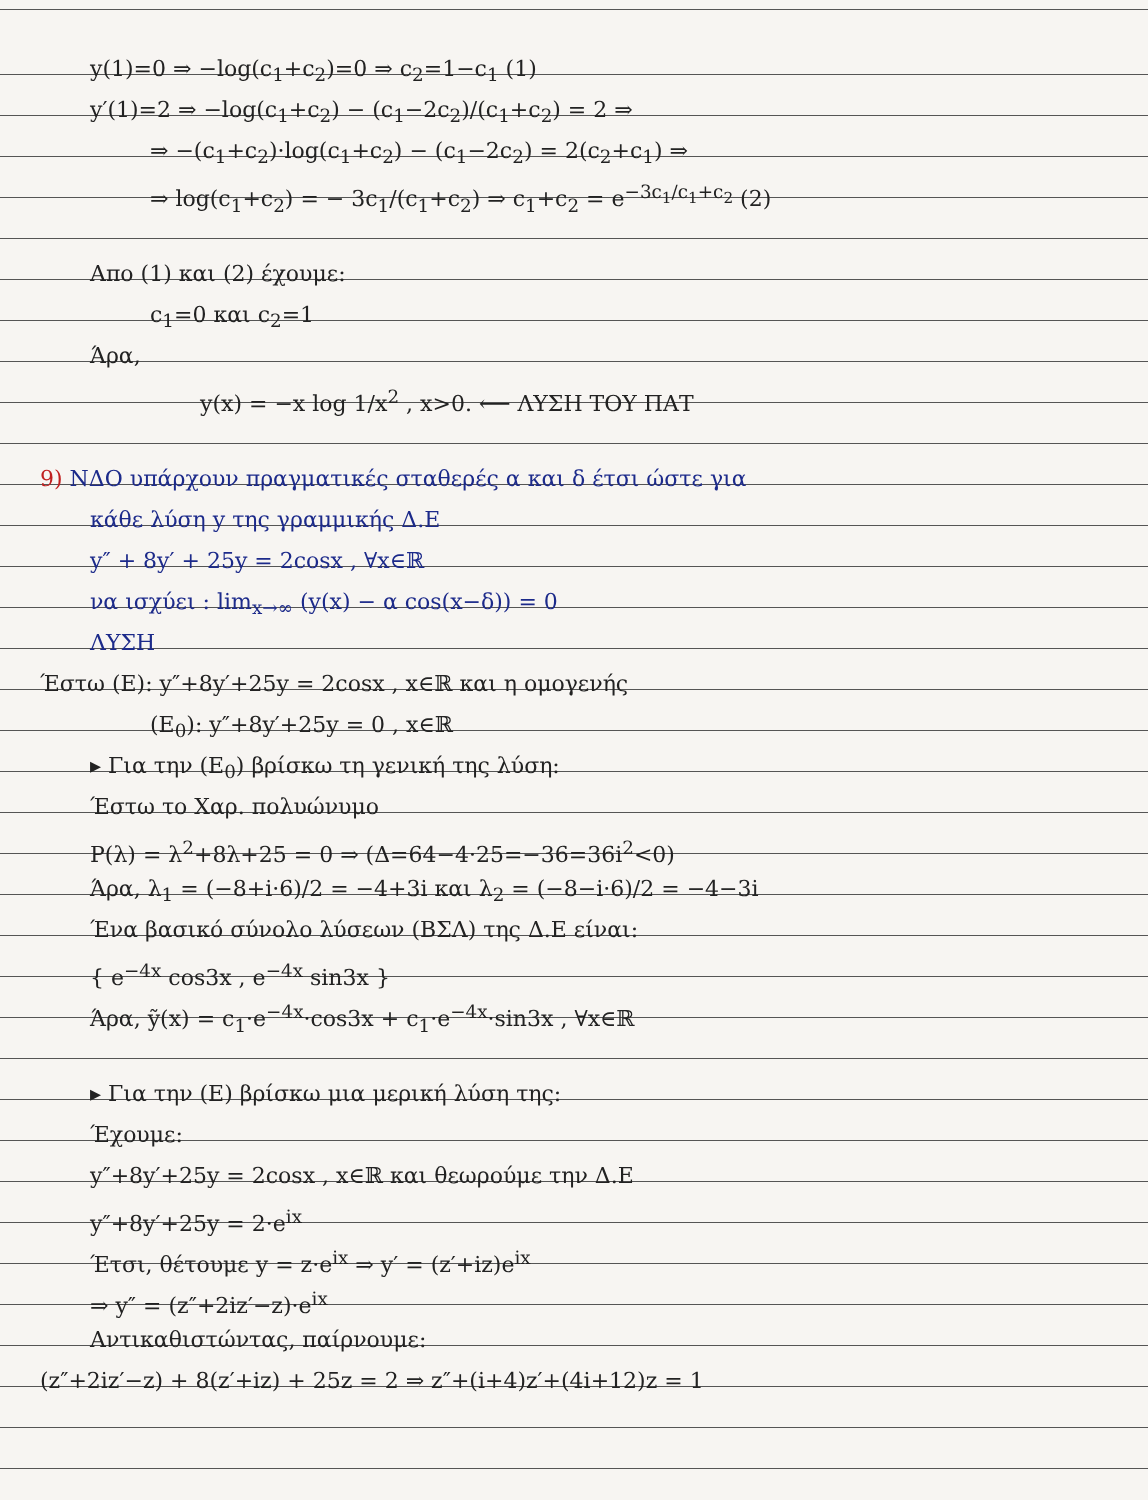y(1)=0 ⇒ −log(c<sub>1</sub>+c<sub>2</sub>)=0 ⇒ c<sub>2</sub>=1−c<sub>1</sub> (1)
y′(1)=2 ⇒ −log(c<sub>1</sub>+c<sub>2</sub>) − (c<sub>1</sub>−2c<sub>2</sub>)/(c<sub>1</sub>+c<sub>2</sub>) = 2 ⇒
⇒ −(c<sub>1</sub>+c<sub>2</sub>)·log(c<sub>1</sub>+c<sub>2</sub>) − (c<sub>1</sub>−2c<sub>2</sub>) = 2(c<sub>2</sub>+c<sub>1</sub>) ⇒
⇒ log(c<sub>1</sub>+c<sub>2</sub>) = − 3c<sub>1</sub>/(c<sub>1</sub>+c<sub>2</sub>) ⇒ c<sub>1</sub>+c<sub>2</sub> = e<sup>−3c<sub>1</sub>/c<sub>1</sub>+c<sub>2</sub></sup> (2)
Απο (1) και (2) έχουμε:
c<sub>1</sub>=0 και c<sub>2</sub>=1
Άρα,
y(x) = −x log 1/x<sup>2</sup> , x>0. ⟵ ΛΥΣΗ ΤΟΥ ΠΑΤ
9) ΝΔΟ υπάρχουν πραγματικές σταθερές α και δ έτσι ώστε για
κάθε λύση y της γραμμικής Δ.Ε
y″ + 8y′ + 25y = 2cosx , ∀x∈ℝ
να ισχύει : lim<sub>x→∞</sub> (y(x) − α cos(x−δ)) = 0
ΛΥΣΗ
Έστω (Ε): y″+8y′+25y = 2cosx , x∈ℝ και η ομογενής
(Ε<sub>0</sub>): y″+8y′+25y = 0 , x∈ℝ
▸ Για την (Ε<sub>0</sub>) βρίσκω τη γενική της λύση:
Έστω το Χαρ. πολυώνυμο
P(λ) = λ<sup>2</sup>+8λ+25 = 0 ⇒ (Δ=64−4·25=−36=36i<sup>2</sup><0)
Άρα, λ<sub>1</sub> = (−8+i·6)/2 = −4+3i και λ<sub>2</sub> = (−8−i·6)/2 = −4−3i
Ένα βασικό σύνολο λύσεων (ΒΣΛ) της Δ.Ε είναι:
{ e<sup>−4x</sup> cos3x , e<sup>−4x</sup> sin3x }
Άρα, ỹ(x) = c<sub>1</sub>·e<sup>−4x</sup>·cos3x + c<sub>1</sub>·e<sup>−4x</sup>·sin3x , ∀x∈ℝ
▸ Για την (Ε) βρίσκω μια μερική λύση της:
Έχουμε:
y″+8y′+25y = 2cosx , x∈ℝ και θεωρούμε την Δ.Ε
y″+8y′+25y = 2·e<sup>ix</sup>
Έτσι, θέτουμε y = z·e<sup>ix</sup> ⇒ y′ = (z′+iz)e<sup>ix</sup>
⇒ y″ = (z″+2iz′−z)·e<sup>ix</sup>
Αντικαθιστώντας, παίρνουμε:
(z″+2iz′−z) + 8(z′+iz) + 25z = 2 ⇒ z″+(i+4)z′+(4i+12)z = 1